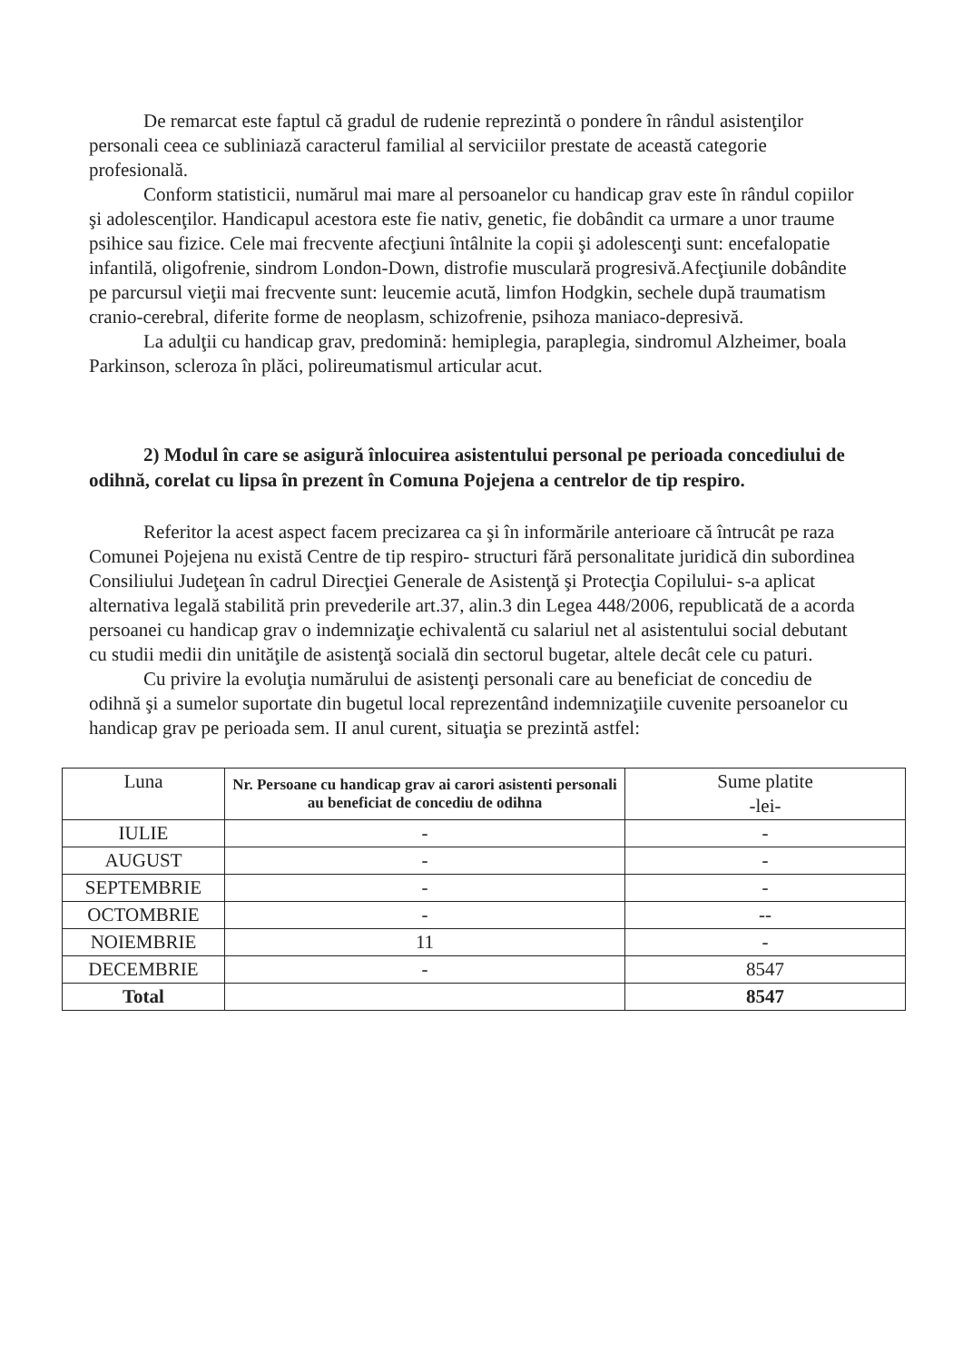De remarcat este faptul că gradul de rudenie reprezintă o pondere în rândul asistenţilor personali ceea ce subliniază caracterul familial al serviciilor prestate de această categorie profesională.
Conform statisticii, numărul mai mare al persoanelor cu handicap grav este în rândul copiilor şi adolescenţilor. Handicapul acestora este fie nativ, genetic, fie dobândit ca urmare a unor traume psihice sau fizice. Cele mai frecvente afecţiuni întâlnite la copii şi adolescenţi sunt: encefalopatie infantilă, oligofrenie, sindrom London-Down, distrofie musculară progresivă.Afecţiunile dobândite pe parcursul vieţii mai frecvente sunt: leucemie acută, limfon Hodgkin, sechele după traumatism cranio-cerebral, diferite forme de neoplasm, schizofrenie, psihoza maniaco-depresivă.
La adulţii cu handicap grav, predomină: hemiplegia, paraplegia, sindromul Alzheimer, boala Parkinson, scleroza în plăci, polireumatismul articular acut.
2) Modul în care se asigură înlocuirea asistentului personal pe perioada concediului de odihnă, corelat cu lipsa în prezent în Comuna Pojejena a centrelor de tip respiro.
Referitor la acest aspect facem precizarea ca şi în informările anterioare că întrucât pe raza Comunei Pojejena nu există Centre de tip respiro- structuri fără personalitate juridică din subordinea Consiliului Judeţean în cadrul Direcţiei Generale de Asistenţă şi Protecţia Copilului- s-a aplicat alternativa legală stabilită prin prevederile art.37, alin.3 din Legea 448/2006, republicată de a acorda persoanei cu handicap grav o indemnizaţie echivalentă cu salariul net al asistentului social debutant cu studii medii din unităţile de asistenţă socială din sectorul bugetar, altele decât cele cu paturi.
Cu privire la evoluţia numărului de asistenţi personali care au beneficiat de concediu de odihnă şi a sumelor suportate din bugetul local reprezentând indemnizaţiile cuvenite persoanelor cu handicap grav pe perioada sem. II anul curent, situaţia se prezintă astfel:
| Luna | Nr. Persoane cu handicap grav ai carori asistenti personali au beneficiat de concediu de odihna | Sume platite -lei- |
| --- | --- | --- |
| IULIE | - | - |
| AUGUST | - | - |
| SEPTEMBRIE | - | - |
| OCTOMBRIE | - | -- |
| NOIEMBRIE | 11 | - |
| DECEMBRIE | - | 8547 |
| Total | | 8547 |